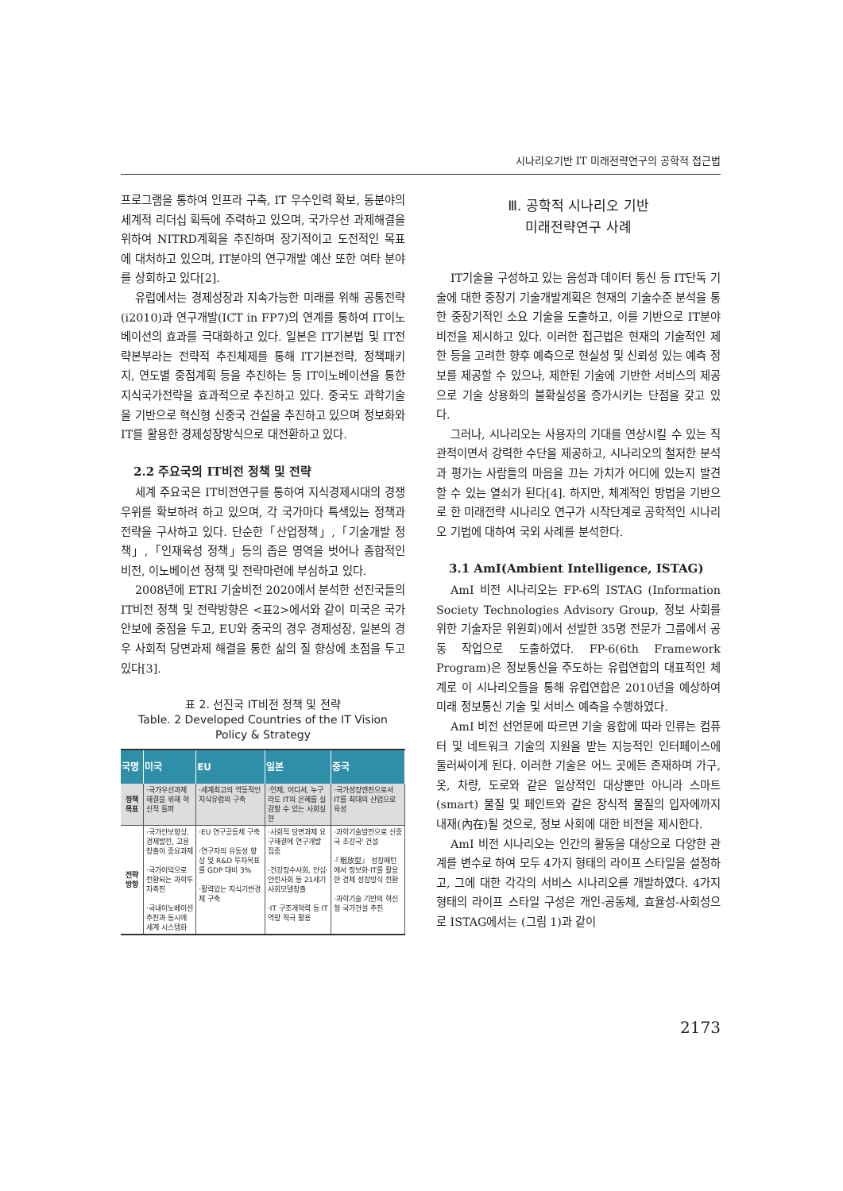시나리오기반 IT 미래전략연구의 공학적 접근법
프로그램을 통하여 인프라 구축, IT 우수인력 확보, 동분야의 세계적 리더십 획득에 주력하고 있으며, 국가우선 과제해결을 위하여 NITRD계획을 추진하며 장기적이고 도전적인 목표에 대처하고 있으며, IT분야의 연구개발 예산 또한 여타 분야를 상회하고 있다[2].
유럽에서는 경제성장과 지속가능한 미래를 위해 공통전략(i2010)과 연구개발(ICT in FP7)의 연계를 통하여 IT이노베이션의 효과를 극대화하고 있다. 일본은 IT기본법 및 IT전략본부라는 전략적 추진체제를 통해 IT기본전략, 정책패키지, 연도별 중점계획 등을 추진하는 등 IT이노베이션을 통한 지식국가전략을 효과적으로 추진하고 있다. 중국도 과학기술을 기반으로 혁신형 신중국 건설을 추진하고 있으며 정보화와 IT를 활용한 경제성장방식으로 대전환하고 있다.
2.2 주요국의 IT비전 정책 및 전략
세계 주요국은 IT비전연구를 통하여 지식경제시대의 경쟁우위를 확보하려 하고 있으며, 각 국가마다 특색있는 정책과 전략을 구사하고 있다. 단순한「산업정책」,「기술개발 정책」,「인재육성 정책」등의 좁은 영역을 벗어나 종합적인 비전, 이노베이션 정책 및 전략마련에 부심하고 있다.
2008년에 ETRI 기술비전 2020에서 분석한 선진국들의 IT비전 정책 및 전략방향은 <표2>에서와 같이 미국은 국가안보에 중점을 두고, EU와 중국의 경우 경제성장, 일본의 경우 사회적 당면과제 해결을 통한 삶의 질 향상에 초점을 두고 있다[3].
표 2. 선진국 IT비전 정책 및 전략
Table. 2 Developed Countries of the IT Vision Policy & Strategy
| 국명 | 미국 | EU | 일본 | 중국 |
| --- | --- | --- | --- | --- |
| 정책 목표 | ·국가우선과제 해결을 위해 혁신적 돌파 | ·세계최고의 역동적인 지식유럽의 구축 | ·언제, 어디서, 누구라도 IT의 은혜를 실감할 수 있는 사회실현 | ·국가성장엔진으로서 IT를 최대의 산업으로 육성 |
| 전략 방향 | ·국가안보향상, 경제발전, 고용창출이 중요과제 ·국가이익으로 전환되는 과학투자촉진 ·국내이노베이션 추진과 동시에 세계 시스템화 | ·EU 연구공동체 구축 ·연구자의 유동성 향상 및 R&D 투자목표를 GDP 대비 3% ·활력있는 지식기반경제 구축 | ·사회적 당면과제 요구해결에 연구개발 집중 ·건강장수사회, 안심·안전사회 등 21세기 사회모델창출 ·IT 구조개혁력 등 IT 역량 적극 활용 | ·과학기술발전으로 신중국 초강국' 건설 ·『粗放型』 성장패턴에서 정보화·IT를 활용한 경제 성장방식 전환 ·과학기술 기반의 혁신형 국가건설 추진 |
Ⅲ. 공학적 시나리오 기반
미래전략연구 사례
IT기술을 구성하고 있는 음성과 데이터 통신 등 IT단독 기술에 대한 중장기 기술개발계획은 현재의 기술수준 분석을 통한 중장기적인 소요 기술을 도출하고, 이를 기반으로 IT분야 비전을 제시하고 있다. 이러한 접근법은 현재의 기술적인 제한 등을 고려한 향후 예측으로 현실성 및 신뢰성 있는 예측 정보를 제공할 수 있으나, 제한된 기술에 기반한 서비스의 제공으로 기술 상용화의 불확실성을 증가시키는 단점을 갖고 있다.
그러나, 시나리오는 사용자의 기대를 연상시킬 수 있는 직관적이면서 강력한 수단을 제공하고, 시나리오의 철저한 분석과 평가는 사람들의 마음을 끄는 가치가 어디에 있는지 발견할 수 있는 열쇠가 된다[4]. 하지만, 체계적인 방법을 기반으로 한 미래전략 시나리오 연구가 시작단계로 공학적인 시나리오 기법에 대하여 국외 사례를 분석한다.
3.1 AmI(Ambient Intelligence, ISTAG)
AmI 비전 시나리오는 FP-6의 ISTAG (Information Society Technologies Advisory Group, 정보 사회를 위한 기술자문 위원회)에서 선발한 35명 전문가 그룹에서 공동 작업으로 도출하였다. FP-6(6th Framework Program)은 정보통신을 주도하는 유럽연합의 대표적인 체계로 이 시나리오들을 통해 유럽연합은 2010년을 예상하여 미래 정보통신 기술 및 서비스 예측을 수행하였다.
AmI 비전 선언문에 따르면 기술 융합에 따라 인류는 컴퓨터 및 네트워크 기술의 지원을 받는 지능적인 인터페이스에 둘러싸이게 된다. 이러한 기술은 어느 곳에든 존재하며 가구, 옷, 차량, 도로와 같은 일상적인 대상뿐만 아니라 스마트(smart) 물질 및 페인트와 같은 장식적 물질의 입자에까지 내재(內在)될 것으로, 정보 사회에 대한 비전을 제시한다.
AmI 비전 시나리오는 인간의 활동을 대상으로 다양한 관계를 변수로 하여 모두 4가지 형태의 라이프 스타일을 설정하고, 그에 대한 각각의 서비스 시나리오를 개발하였다. 4가지 형태의 라이프 스타일 구성은 개인-공동체, 효율성-사회성으로 ISTAG에서는 (그림 1)과 같이
2173